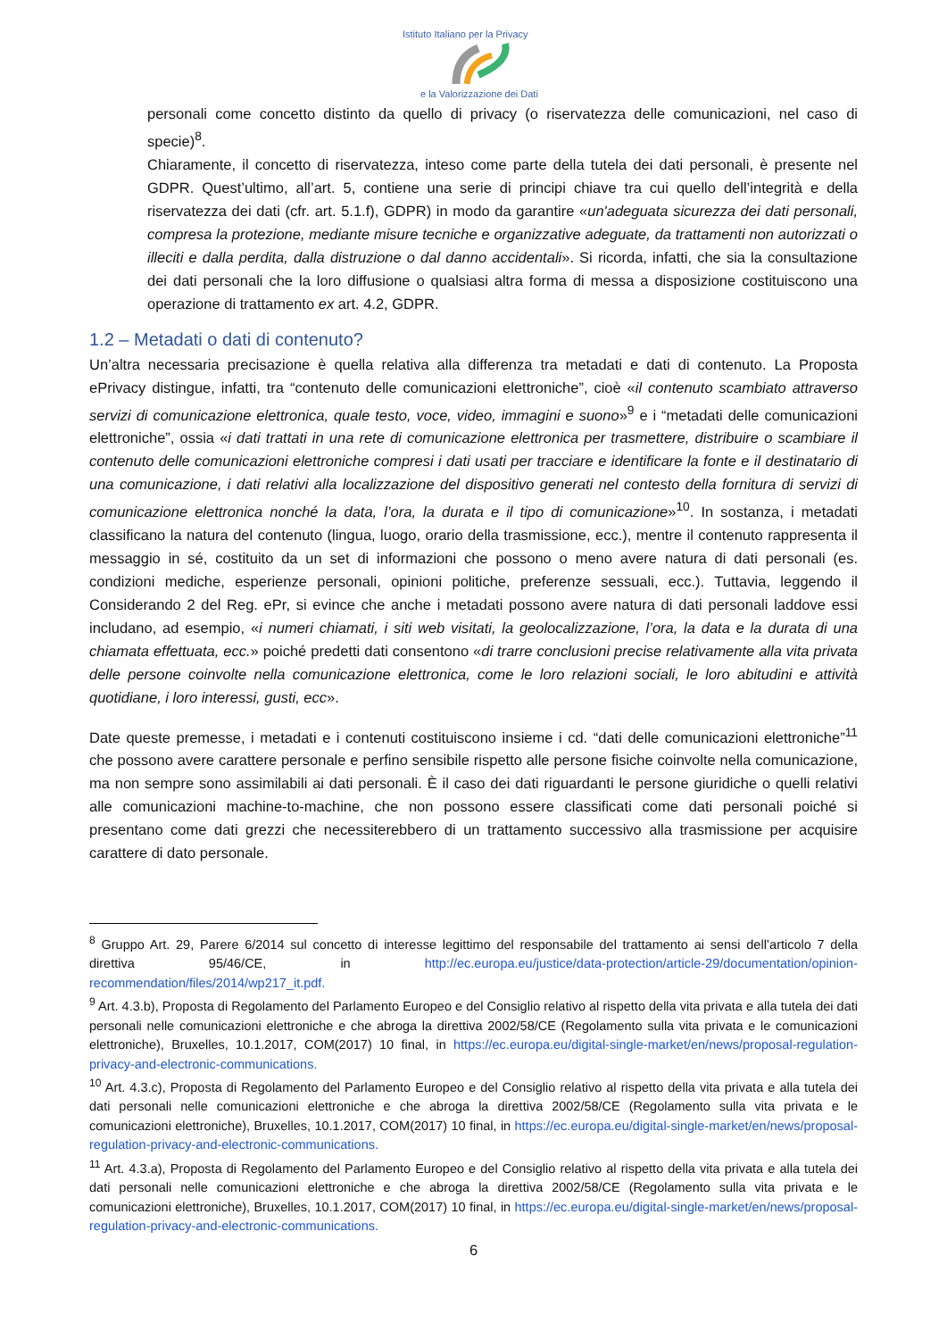Istituto Italiano per la Privacy
e la Valorizzazione dei Dati
personali come concetto distinto da quello di privacy (o riservatezza delle comunicazioni, nel caso di specie)<sup>8</sup>.
Chiaramente, il concetto di riservatezza, inteso come parte della tutela dei dati personali, è presente nel GDPR. Quest’ultimo, all’art. 5, contiene una serie di principi chiave tra cui quello dell’integrità e della riservatezza dei dati (cfr. art. 5.1.f), GDPR) in modo da garantire «un'adeguata sicurezza dei dati personali, compresa la protezione, mediante misure tecniche e organizzative adeguate, da trattamenti non autorizzati o illeciti e dalla perdita, dalla distruzione o dal danno accidentali». Si ricorda, infatti, che sia la consultazione dei dati personali che la loro diffusione o qualsiasi altra forma di messa a disposizione costituiscono una operazione di trattamento ex art. 4.2, GDPR.
1.2 – Metadati o dati di contenuto?
Un’altra necessaria precisazione è quella relativa alla differenza tra metadati e dati di contenuto. La Proposta ePrivacy distingue, infatti, tra “contenuto delle comunicazioni elettroniche”, cioè «il contenuto scambiato attraverso servizi di comunicazione elettronica, quale testo, voce, video, immagini e suono»<sup>9</sup> e i “metadati delle comunicazioni elettroniche”, ossia «i dati trattati in una rete di comunicazione elettronica per trasmettere, distribuire o scambiare il contenuto delle comunicazioni elettroniche compresi i dati usati per tracciare e identificare la fonte e il destinatario di una comunicazione, i dati relativi alla localizzazione del dispositivo generati nel contesto della fornitura di servizi di comunicazione elettronica nonché la data, l’ora, la durata e il tipo di comunicazione»<sup>10</sup>. In sostanza, i metadati classificano la natura del contenuto (lingua, luogo, orario della trasmissione, ecc.), mentre il contenuto rappresenta il messaggio in sé, costituito da un set di informazioni che possono o meno avere natura di dati personali (es. condizioni mediche, esperienze personali, opinioni politiche, preferenze sessuali, ecc.). Tuttavia, leggendo il Considerando 2 del Reg. ePr, si evince che anche i metadati possono avere natura di dati personali laddove essi includano, ad esempio, «i numeri chiamati, i siti web visitati, la geolocalizzazione, l’ora, la data e la durata di una chiamata effettuata, ecc.» poiché predetti dati consentono «di trarre conclusioni precise relativamente alla vita privata delle persone coinvolte nella comunicazione elettronica, come le loro relazioni sociali, le loro abitudini e attività quotidiane, i loro interessi, gusti, ecc».
Date queste premesse, i metadati e i contenuti costituiscono insieme i cd. “dati delle comunicazioni elettroniche”<sup>11</sup> che possono avere carattere personale e perfino sensibile rispetto alle persone fisiche coinvolte nella comunicazione, ma non sempre sono assimilabili ai dati personali. È il caso dei dati riguardanti le persone giuridiche o quelli relativi alle comunicazioni machine-to-machine, che non possono essere classificati come dati personali poiché si presentano come dati grezzi che necessiterebbero di un trattamento successivo alla trasmissione per acquisire carattere di dato personale.
<sup>8</sup> Gruppo Art. 29, Parere 6/2014 sul concetto di interesse legittimo del responsabile del trattamento ai sensi dell’articolo 7 della direttiva 95/46/CE, in http://ec.europa.eu/justice/data-protection/article-29/documentation/opinion-recommendation/files/2014/wp217_it.pdf.
<sup>9</sup> Art. 4.3.b), Proposta di Regolamento del Parlamento Europeo e del Consiglio relativo al rispetto della vita privata e alla tutela dei dati personali nelle comunicazioni elettroniche e che abroga la direttiva 2002/58/CE (Regolamento sulla vita privata e le comunicazioni elettroniche), Bruxelles, 10.1.2017, COM(2017) 10 final, in https://ec.europa.eu/digital-single-market/en/news/proposal-regulation-privacy-and-electronic-communications.
<sup>10</sup> Art. 4.3.c), Proposta di Regolamento del Parlamento Europeo e del Consiglio relativo al rispetto della vita privata e alla tutela dei dati personali nelle comunicazioni elettroniche e che abroga la direttiva 2002/58/CE (Regolamento sulla vita privata e le comunicazioni elettroniche), Bruxelles, 10.1.2017, COM(2017) 10 final, in https://ec.europa.eu/digital-single-market/en/news/proposal-regulation-privacy-and-electronic-communications.
<sup>11</sup> Art. 4.3.a), Proposta di Regolamento del Parlamento Europeo e del Consiglio relativo al rispetto della vita privata e alla tutela dei dati personali nelle comunicazioni elettroniche e che abroga la direttiva 2002/58/CE (Regolamento sulla vita privata e le comunicazioni elettroniche), Bruxelles, 10.1.2017, COM(2017) 10 final, in https://ec.europa.eu/digital-single-market/en/news/proposal-regulation-privacy-and-electronic-communications.
6